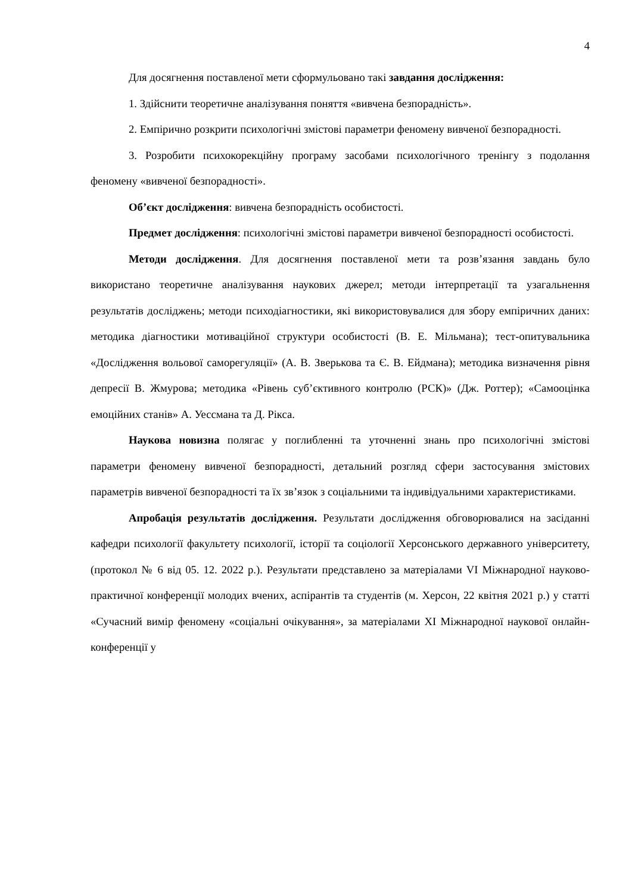4
Для досягнення поставленої мети сформульовано такі завдання дослідження:
1. Здійснити теоретичне аналізування поняття «вивчена безпорадність».
2. Емпірично розкрити психологічні змістові параметри феномену вивченої безпорадності.
3. Розробити психокорекційну програму засобами психологічного тренінгу з подолання феномену «вивченої безпорадності».
Об’єкт дослідження: вивчена безпорадність особистості.
Предмет дослідження: психологічні змістові параметри вивченої безпорадності особистості.
Методи дослідження. Для досягнення поставленої мети та розв’язання завдань було використано теоретичне аналізування наукових джерел; методи інтерпретації та узагальнення результатів досліджень; методи психодіагностики, які використовувалися для збору емпіричних даних: методика діагностики мотиваційної структури особистості (В. Е. Мільмана); тест-опитувальника «Дослідження вольової саморегуляції» (А. В. Зверькова та Є. В. Ейдмана); методика визначення рівня депресії В. Жмурова; методика «Рівень суб’єктивного контролю (РСК)» (Дж. Роттер); «Самооцінка емоційних станів» А. Уессмана та Д. Рікса.
Наукова новизна полягає у поглибленні та уточненні знань про психологічні змістові параметри феномену вивченої безпорадності, детальний розгляд сфери застосування змістових параметрів вивченої безпорадності та їх зв’язок з соціальними та індивідуальними характеристиками.
Апробація результатів дослідження. Результати дослідження обговорювалися на засіданні кафедри психології факультету психології, історії та соціології Херсонського державного університету, (протокол № 6 від 05. 12. 2022 р.). Результати представлено за матеріалами VI Міжнародної науково-практичної конференції молодих вчених, аспірантів та студентів (м. Херсон, 22 квітня 2021 р.) у статті «Сучасний вимір феномену «соціальні очікування», за матеріалами XI Міжнародної наукової онлайн-конференції у